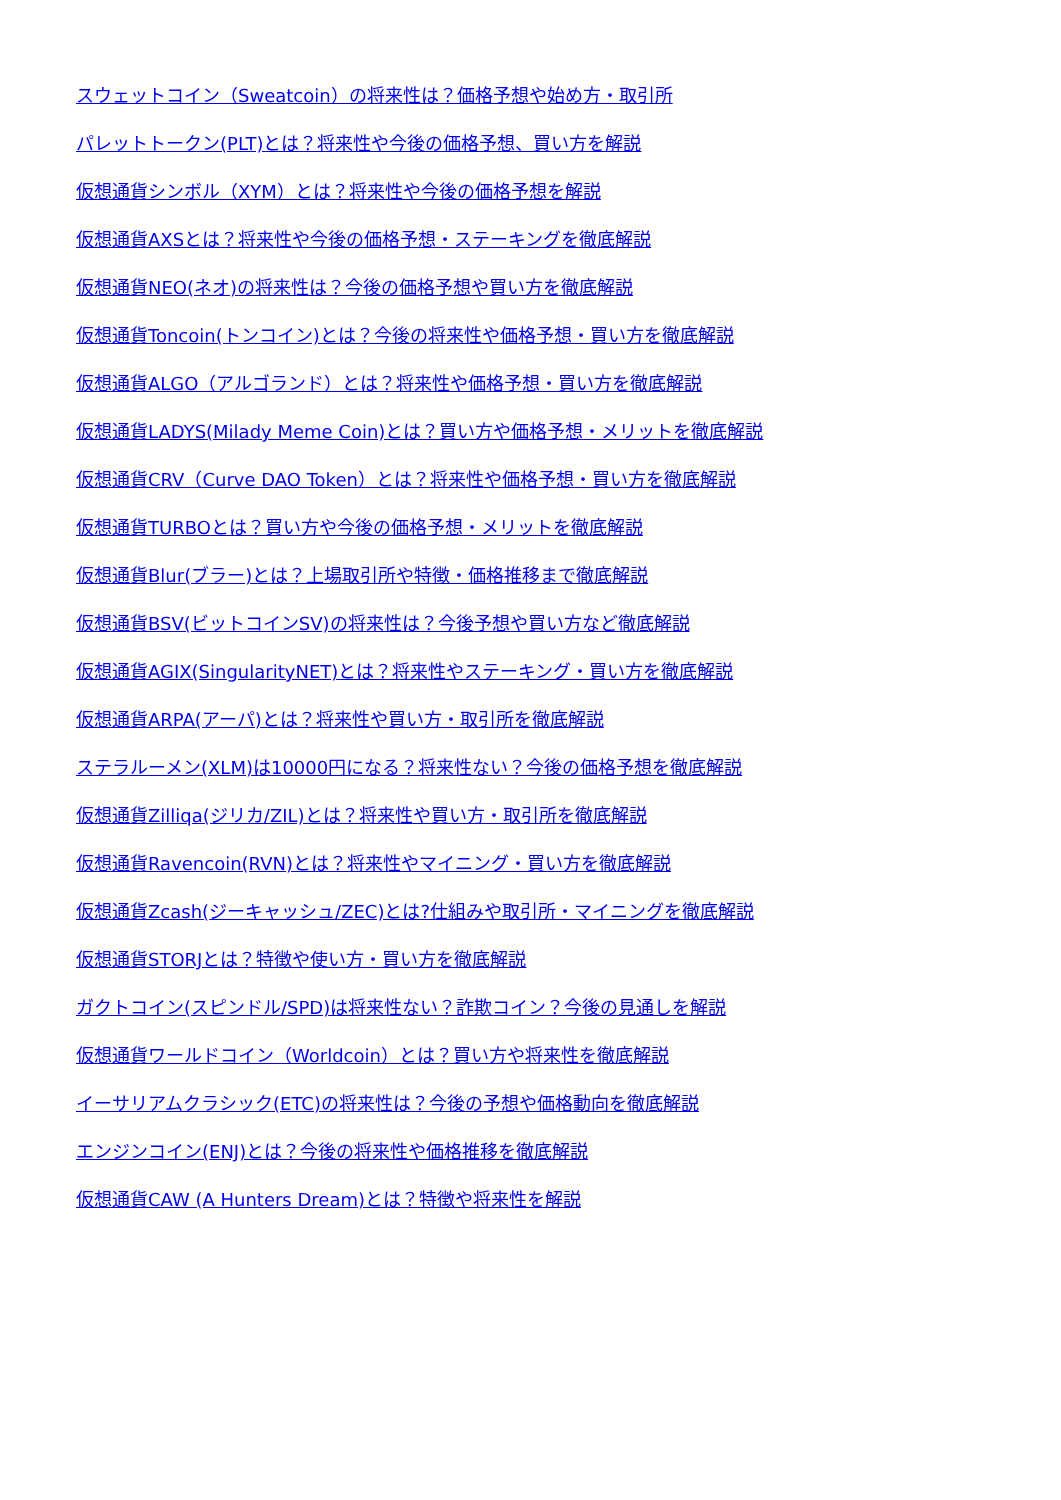スウェットコイン（Sweatcoin）の将来性は？価格予想や始め方・取引所
パレットトークン(PLT)とは？将来性や今後の価格予想、買い方を解説
仮想通貨シンボル（XYM）とは？将来性や今後の価格予想を解説
仮想通貨AXSとは？将来性や今後の価格予想・ステーキングを徹底解説
仮想通貨NEO(ネオ)の将来性は？今後の価格予想や買い方を徹底解説
仮想通貨Toncoin(トンコイン)とは？今後の将来性や価格予想・買い方を徹底解説
仮想通貨ALGO（アルゴランド）とは？将来性や価格予想・買い方を徹底解説
仮想通貨LADYS(Milady Meme Coin)とは？買い方や価格予想・メリットを徹底解説
仮想通貨CRV（Curve DAO Token）とは？将来性や価格予想・買い方を徹底解説
仮想通貨TURBOとは？買い方や今後の価格予想・メリットを徹底解説
仮想通貨Blur(ブラー)とは？上場取引所や特徴・価格推移まで徹底解説
仮想通貨BSV(ビットコインSV)の将来性は？今後予想や買い方など徹底解説
仮想通貨AGIX(SingularityNET)とは？将来性やステーキング・買い方を徹底解説
仮想通貨ARPA(アーパ)とは？将来性や買い方・取引所を徹底解説
ステラルーメン(XLM)は10000円になる？将来性ない？今後の価格予想を徹底解説
仮想通貨Zilliqa(ジリカ/ZIL)とは？将来性や買い方・取引所を徹底解説
仮想通貨Ravencoin(RVN)とは？将来性やマイニング・買い方を徹底解説
仮想通貨Zcash(ジーキャッシュ/ZEC)とは?仕組みや取引所・マイニングを徹底解説
仮想通貨STORJとは？特徴や使い方・買い方を徹底解説
ガクトコイン(スピンドル/SPD)は将来性ない？詐欺コイン？今後の見通しを解説
仮想通貨ワールドコイン（Worldcoin）とは？買い方や将来性を徹底解説
イーサリアムクラシック(ETC)の将来性は？今後の予想や価格動向を徹底解説
エンジンコイン(ENJ)とは？今後の将来性や価格推移を徹底解説
仮想通貨CAW (A Hunters Dream)とは？特徴や将来性を解説